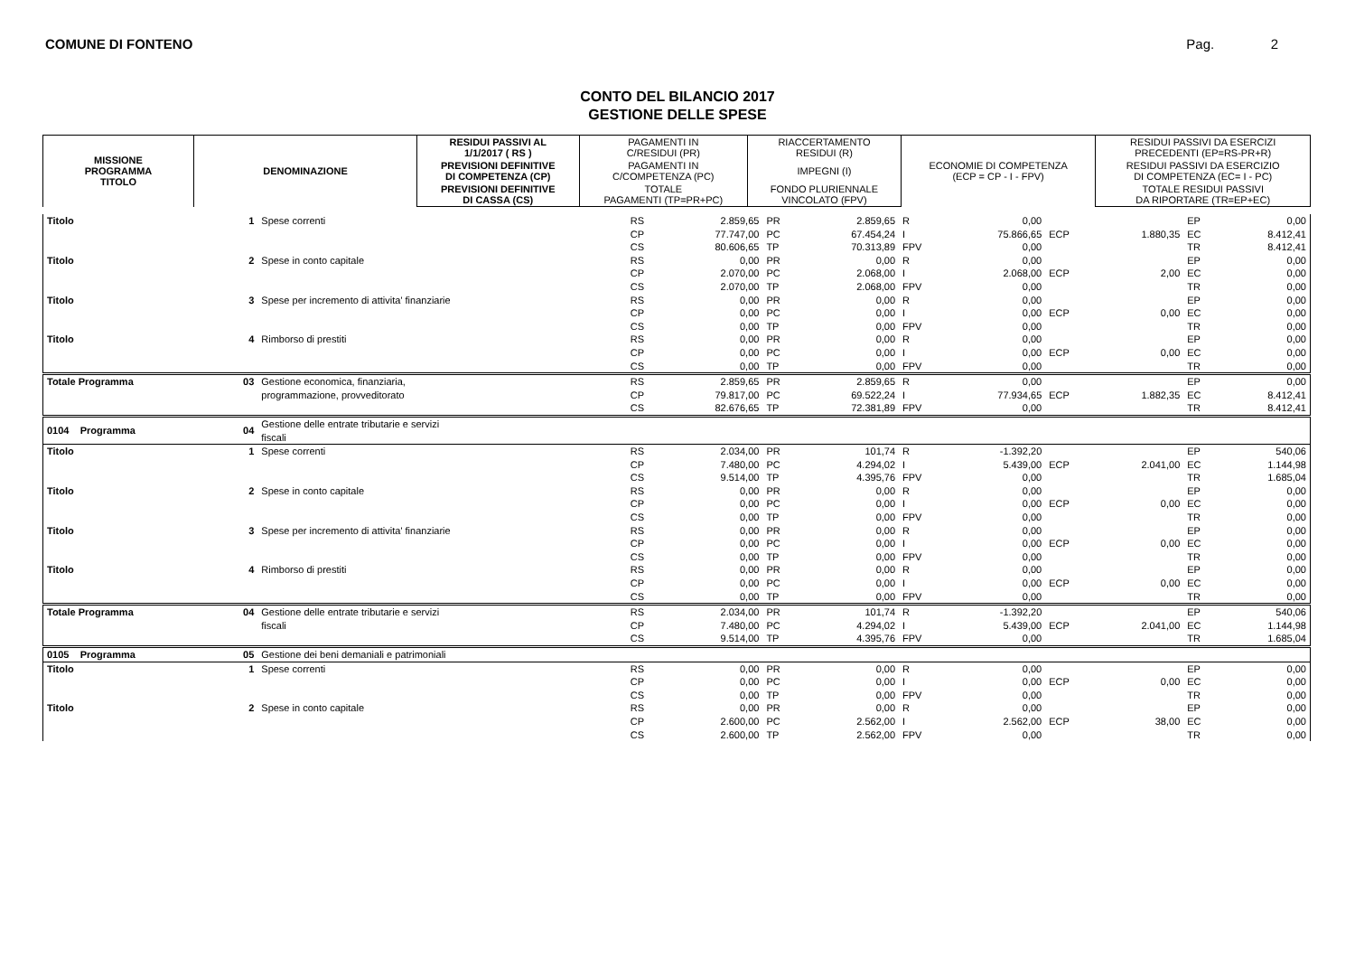COMUNE DI FONTENO Pag. 2
CONTO DEL BILANCIO 2017
GESTIONE DELLE SPESE
| MISSIONE PROGRAMMA TITOLO | DENOMINAZIONE | RESIDUI PASSIVI AL 1/1/2017 ( RS ) | PAGAMENTI IN C/RESIDUI (PR) | RIACCERTAMENTO RESIDUI (R) | ECONOMIE DI COMPETENZA (ECP = CP - I - FPV) | RESIDUI PASSIVI DA ESERCIZI PRECEDENTI (EP=RS-PR+R) |
| --- | --- | --- | --- | --- | --- | --- |
| | | PREVISIONI DEFINITIVE DI COMPETENZA (CP) | PAGAMENTI IN C/COMPETENZA (PC) | IMPEGNI (I) | | RESIDUI PASSIVI DA ESERCIZIO DI COMPETENZA (EC= I - PC) |
| | | PREVISIONI DEFINITIVE DI CASSA (CS) | TOTALE PAGAMENTI (TP=PR+PC) | FONDO PLURIENNALE VINCOLATO (FPV) | | TOTALE RESIDUI PASSIVI DA RIPORTARE (TR=EP+EC) |
| Titolo | 1 | Spese correnti | RS | 2.859,65 | PR | 2.859,65 | R | 0,00 | | | EP | 0,00 |
| | | | CP | 77.747,00 | PC | 67.454,24 | I | 75.866,65 | ECP | 1.880,35 | EC | 8.412,41 |
| | | | CS | 80.606,65 | TP | 70.313,89 | FPV | 0,00 | | | TR | 8.412,41 |
| Titolo | 2 | Spese in conto capitale | RS | 0,00 | PR | 0,00 | R | 0,00 | | | EP | 0,00 |
| | | | CP | 2.070,00 | PC | 2.068,00 | I | 2.068,00 | ECP | 2,00 | EC | 0,00 |
| | | | CS | 2.070,00 | TP | 2.068,00 | FPV | 0,00 | | | TR | 0,00 |
| Titolo | 3 | Spese per incremento di attivita' finanziarie | RS | 0,00 | PR | 0,00 | R | 0,00 | | | EP | 0,00 |
| | | | CP | 0,00 | PC | 0,00 | I | 0,00 | ECP | 0,00 | EC | 0,00 |
| | | | CS | 0,00 | TP | 0,00 | FPV | 0,00 | | | TR | 0,00 |
| Titolo | 4 | Rimborso di prestiti | RS | 0,00 | PR | 0,00 | R | 0,00 | | | EP | 0,00 |
| | | | CP | 0,00 | PC | 0,00 | I | 0,00 | ECP | 0,00 | EC | 0,00 |
| | | | CS | 0,00 | TP | 0,00 | FPV | 0,00 | | | TR | 0,00 |
| Totale Programma | 03 | Gestione economica, finanziaria, | RS | 2.859,65 | PR | 2.859,65 | R | 0,00 | | | EP | 0,00 |
| | | programmazione, provveditorato | CP | 79.817,00 | PC | 69.522,24 | I | 77.934,65 | ECP | 1.882,35 | EC | 8.412,41 |
| | | | CS | 82.676,65 | TP | 72.381,89 | FPV | 0,00 | | | TR | 8.412,41 |
| 0104 Programma | 04 | Gestione delle entrate tributarie e servizi fiscali | | | | | | | | | | |
| Titolo | 1 | Spese correnti | RS | 2.034,00 | PR | 101,74 | R | -1.392,20 | | | EP | 540,06 |
| | | | CP | 7.480,00 | PC | 4.294,02 | I | 5.439,00 | ECP | 2.041,00 | EC | 1.144,98 |
| | | | CS | 9.514,00 | TP | 4.395,76 | FPV | 0,00 | | | TR | 1.685,04 |
| Titolo | 2 | Spese in conto capitale | RS | 0,00 | PR | 0,00 | R | 0,00 | | | EP | 0,00 |
| | | | CP | 0,00 | PC | 0,00 | I | 0,00 | ECP | 0,00 | EC | 0,00 |
| | | | CS | 0,00 | TP | 0,00 | FPV | 0,00 | | | TR | 0,00 |
| Titolo | 3 | Spese per incremento di attivita' finanziarie | RS | 0,00 | PR | 0,00 | R | 0,00 | | | EP | 0,00 |
| | | | CP | 0,00 | PC | 0,00 | I | 0,00 | ECP | 0,00 | EC | 0,00 |
| | | | CS | 0,00 | TP | 0,00 | FPV | 0,00 | | | TR | 0,00 |
| Titolo | 4 | Rimborso di prestiti | RS | 0,00 | PR | 0,00 | R | 0,00 | | | EP | 0,00 |
| | | | CP | 0,00 | PC | 0,00 | I | 0,00 | ECP | 0,00 | EC | 0,00 |
| | | | CS | 0,00 | TP | 0,00 | FPV | 0,00 | | | TR | 0,00 |
| Totale Programma | 04 | Gestione delle entrate tributarie e servizi | RS | 2.034,00 | PR | 101,74 | R | -1.392,20 | | | EP | 540,06 |
| | | fiscali | CP | 7.480,00 | PC | 4.294,02 | I | 5.439,00 | ECP | 2.041,00 | EC | 1.144,98 |
| | | | CS | 9.514,00 | TP | 4.395,76 | FPV | 0,00 | | | TR | 1.685,04 |
| 0105 Programma | 05 | Gestione dei beni demaniali e patrimoniali | | | | | | | | | | |
| Titolo | 1 | Spese correnti | RS | 0,00 | PR | 0,00 | R | 0,00 | | | EP | 0,00 |
| | | | CP | 0,00 | PC | 0,00 | I | 0,00 | ECP | 0,00 | EC | 0,00 |
| | | | CS | 0,00 | TP | 0,00 | FPV | 0,00 | | | TR | 0,00 |
| Titolo | 2 | Spese in conto capitale | RS | 0,00 | PR | 0,00 | R | 0,00 | | | EP | 0,00 |
| | | | CP | 2.600,00 | PC | 2.562,00 | I | 2.562,00 | ECP | 38,00 | EC | 0,00 |
| | | | CS | 2.600,00 | TP | 2.562,00 | FPV | 0,00 | | | TR | 0,00 |